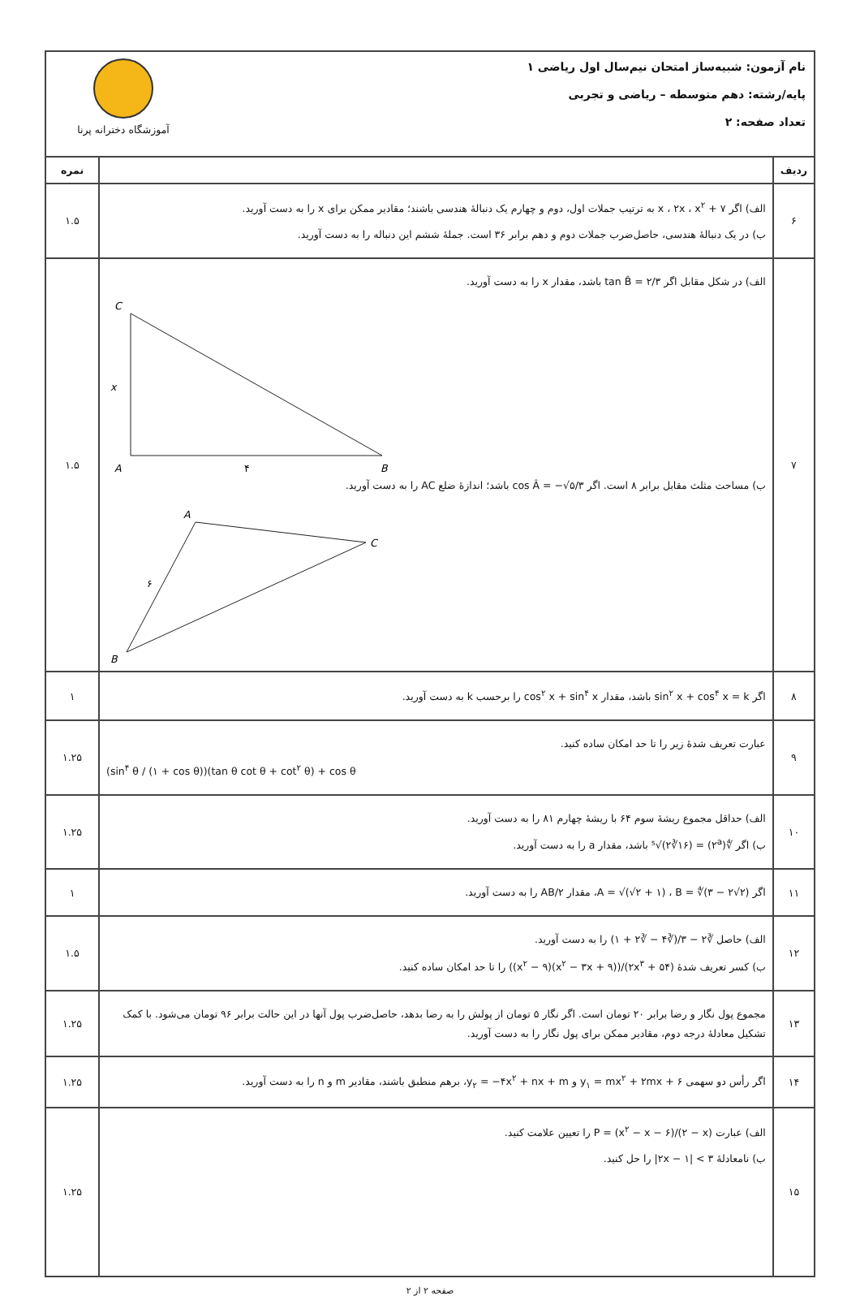نام آزمون: شبیه‌ساز امتحان نیم‌سال اول ریاضی ۱
پایه/رشته: دهم متوسطه – ریاضی و تجربی
تعداد صفحه: ۲
آموزشگاه دخترانه پرنا
| ردیف | | نمره |
| --- | --- | --- |
| ۶ | الف) اگر x ، ۲x ، x<sup>۲</sup> + ۷ به ترتیب جملات اول، دوم و چهارم یک دنبالهٔ هندسی باشند؛ مقادیر ممکن برای x را به دست آورید. ب) در یک دنبالهٔ هندسی، حاصل‌ضرب جملات دوم و دهم برابر ۳۶ است. جملهٔ ششم این دنباله را به دست آورید. | ۱.۵ |
| ۷ | الف) در شکل مقابل اگر tan B̂ = ۲/۳ باشد، مقدار x را به دست آورید. C A B x ۴ ب) مساحت مثلث مقابل برابر ۸ است. اگر cos Â = −√۵/۳ باشد؛ اندازهٔ ضلع AC را به دست آورید. A C B ۶ | ۱.۵ |
| ۸ | اگر sin<sup>۲</sup> x + cos<sup>۴</sup> x = k باشد، مقدار cos<sup>۲</sup> x + sin<sup>۴</sup> x را برحسب k به دست آورید. | ۱ |
| ۹ | عبارت تعریف شدهٔ زیر را تا حد امکان ساده کنید. (sin<sup>۴</sup> θ / (۱ + cos θ))(tan θ cot θ + cot<sup>۲</sup> θ) + cos θ | ۱.۲۵ |
| ۱۰ | الف) حداقل مجموع ریشهٔ سوم ۶۴ با ریشهٔ چهارم ۸۱ را به دست آورید. ب) اگر ∜(۲<sup>a</sup>) = ⁵√(۲∛۱۶) باشد، مقدار a را به دست آورید. | ۱.۲۵ |
| ۱۱ | اگر A = √(√۲ + ۱) ، B = ∜(۳ − ۲√۲)، مقدار ۲/AB را به دست آورید. | ۱ |
| ۱۲ | الف) حاصل ∛۲ − ۳/(∛۴ − ∛۲ + ۱) را به دست آورید. ب) کسر تعریف شدهٔ (۲x<sup>۳</sup> + ۵۴)/((x<sup>۲</sup> − ۳x + ۹)(x<sup>۲</sup> − ۹)) را تا حد امکان ساده کنید. | ۱.۵ |
| ۱۳ | مجموع پول نگار و رضا برابر ۲۰ تومان است. اگر نگار ۵ تومان از پولش را به رضا بدهد، حاصل‌ضرب پول آنها در این حالت برابر ۹۶ تومان می‌شود. با کمک تشکیل معادلهٔ درجه دوم، مقادیر ممکن برای پول نگار را به دست آورید. | ۱.۲۵ |
| ۱۴ | اگر رأس دو سهمی y<sub>۱</sub> = mx<sup>۲</sup> + ۲mx + ۶ و y<sub>۲</sub> = −۴x<sup>۲</sup> + nx + m، برهم منطبق باشند، مقادیر m و n را به دست آورید. | ۱.۲۵ |
| ۱۵ | الف) عبارت P = (x<sup>۲</sup> − x − ۶)/(۲ − x) را تعیین علامت کنید. ب) نامعادلهٔ ۳ > /۲x − ۱/ را حل کنید. | ۱.۲۵ |
صفحه ۲ از ۲